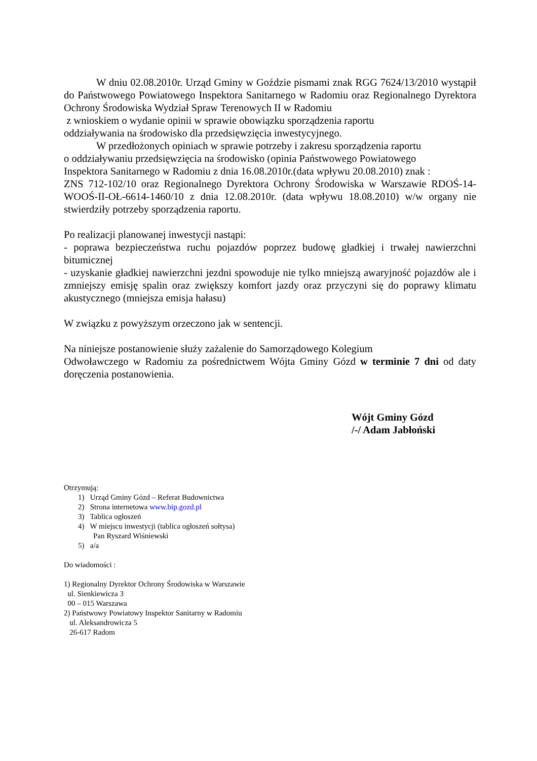W dniu 02.08.2010r. Urząd Gminy w Goździe pismami znak RGG 7624/13/2010 wystąpił do Państwowego Powiatowego Inspektora Sanitarnego w Radomiu oraz Regionalnego Dyrektora Ochrony Środowiska Wydział Spraw Terenowych II w Radomiu
z wnioskiem o wydanie opinii w sprawie obowiązku sporządzenia raportu
oddziaływania na środowisko dla przedsięwzięcia inwestycyjnego.
W przedłożonych opiniach w sprawie potrzeby i zakresu sporządzenia raportu
o oddziaływaniu przedsięwzięcia na środowisko (opinia Państwowego Powiatowego
Inspektora Sanitarnego w Radomiu z dnia 16.08.2010r.(data wpływu 20.08.2010) znak :
ZNS 712-102/10 oraz Regionalnego Dyrektora Ochrony Środowiska w Warszawie RDOŚ-14-WOOŚ-II-OŁ-6614-1460/10 z dnia 12.08.2010r. (data wpływu 18.08.2010) w/w organy nie stwierdziły potrzeby sporządzenia raportu.
Po realizacji planowanej inwestycji nastąpi:
- poprawa bezpieczeństwa ruchu pojazdów poprzez budowę gładkiej i trwałej nawierzchni bitumicznej
- uzyskanie gładkiej nawierzchni jezdni spowoduje nie tylko mniejszą awaryjność pojazdów ale i zmniejszy emisję spalin oraz zwiększy komfort jazdy oraz przyczyni się do poprawy klimatu akustycznego (mniejsza emisja hałasu)
W związku z powyższym orzeczono jak w sentencji.
Na niniejsze postanowienie służy zażalenie do Samorządowego Kolegium
Odwoławczego w Radomiu za pośrednictwem Wójta Gminy Gózd w terminie 7 dni od daty doręczenia postanowienia.
Wójt Gminy Gózd
/-/ Adam Jabłoński
Otrzymują:
1) Urząd Gminy Gózd – Referat Budownictwa
2) Strona internetowa www.bip.gozd.pl
3) Tablica ogłoszeń
4) W miejscu inwestycji (tablica ogłoszeń sołtysa)
Pan Ryszard Wiśniewski
5) a/a
Do wiadomości :
1) Regionalny Dyrektor Ochrony Środowiska w Warszawie
ul. Sienkiewicza 3
00 – 015 Warszawa
2) Państwowy Powiatowy Inspektor Sanitarny w Radomiu
ul. Aleksandrowicza 5
26-617 Radom